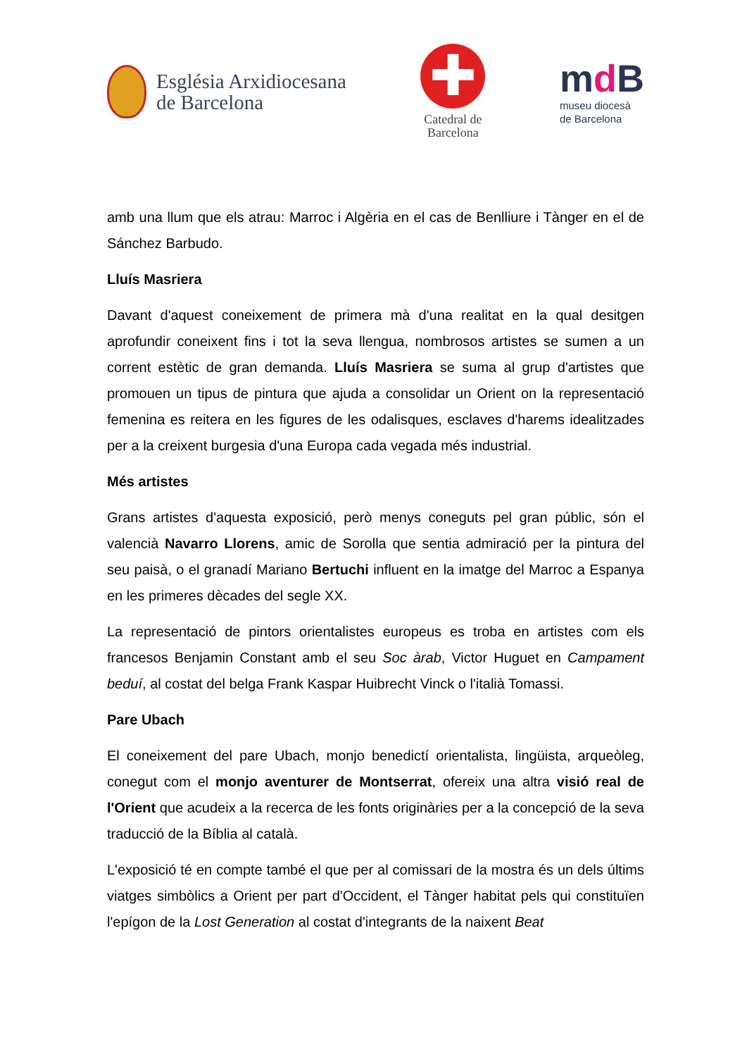Església Arxidiocesana
de Barcelona
✚
Catedral de
Barcelona
md B
museu diocesà
de Barcelona
amb una llum que els atrau: Marroc i Algèria en el cas de Benlliure i Tànger en el de Sánchez Barbudo.
Lluís Masriera
Davant d'aquest coneixement de primera mà d'una realitat en la qual desitgen aprofundir coneixent fins i tot la seva llengua, nombrosos artistes se sumen a un corrent estètic de gran demanda. Lluís Masriera se suma al grup d'artistes que promouen un tipus de pintura que ajuda a consolidar un Orient on la representació femenina es reitera en les figures de les odalisques, esclaves d'harems idealitzades per a la creixent burgesia d'una Europa cada vegada més industrial.
Més artistes
Grans artistes d'aquesta exposició, però menys coneguts pel gran públic, són el valencià Navarro Llorens, amic de Sorolla que sentia admiració per la pintura del seu paisà, o el granadí Mariano Bertuchi influent en la imatge del Marroc a Espanya en les primeres dècades del segle XX.
La representació de pintors orientalistes europeus es troba en artistes com els francesos Benjamin Constant amb el seu Soc àrab, Victor Huguet en Campament beduí, al costat del belga Frank Kaspar Huibrecht Vinck o l'italià Tomassi.
Pare Ubach
El coneixement del pare Ubach, monjo benedictí orientalista, lingüista, arqueòleg, conegut com el monjo aventurer de Montserrat, ofereix una altra visió real de l'Orient que acudeix a la recerca de les fonts originàries per a la concepció de la seva traducció de la Bíblia al català.
L'exposició té en compte també el que per al comissari de la mostra és un dels últims viatges simbòlics a Orient per part d'Occident, el Tànger habitat pels qui constituïen l'epígon de la Lost Generation al costat d'integrants de la naixent Beat